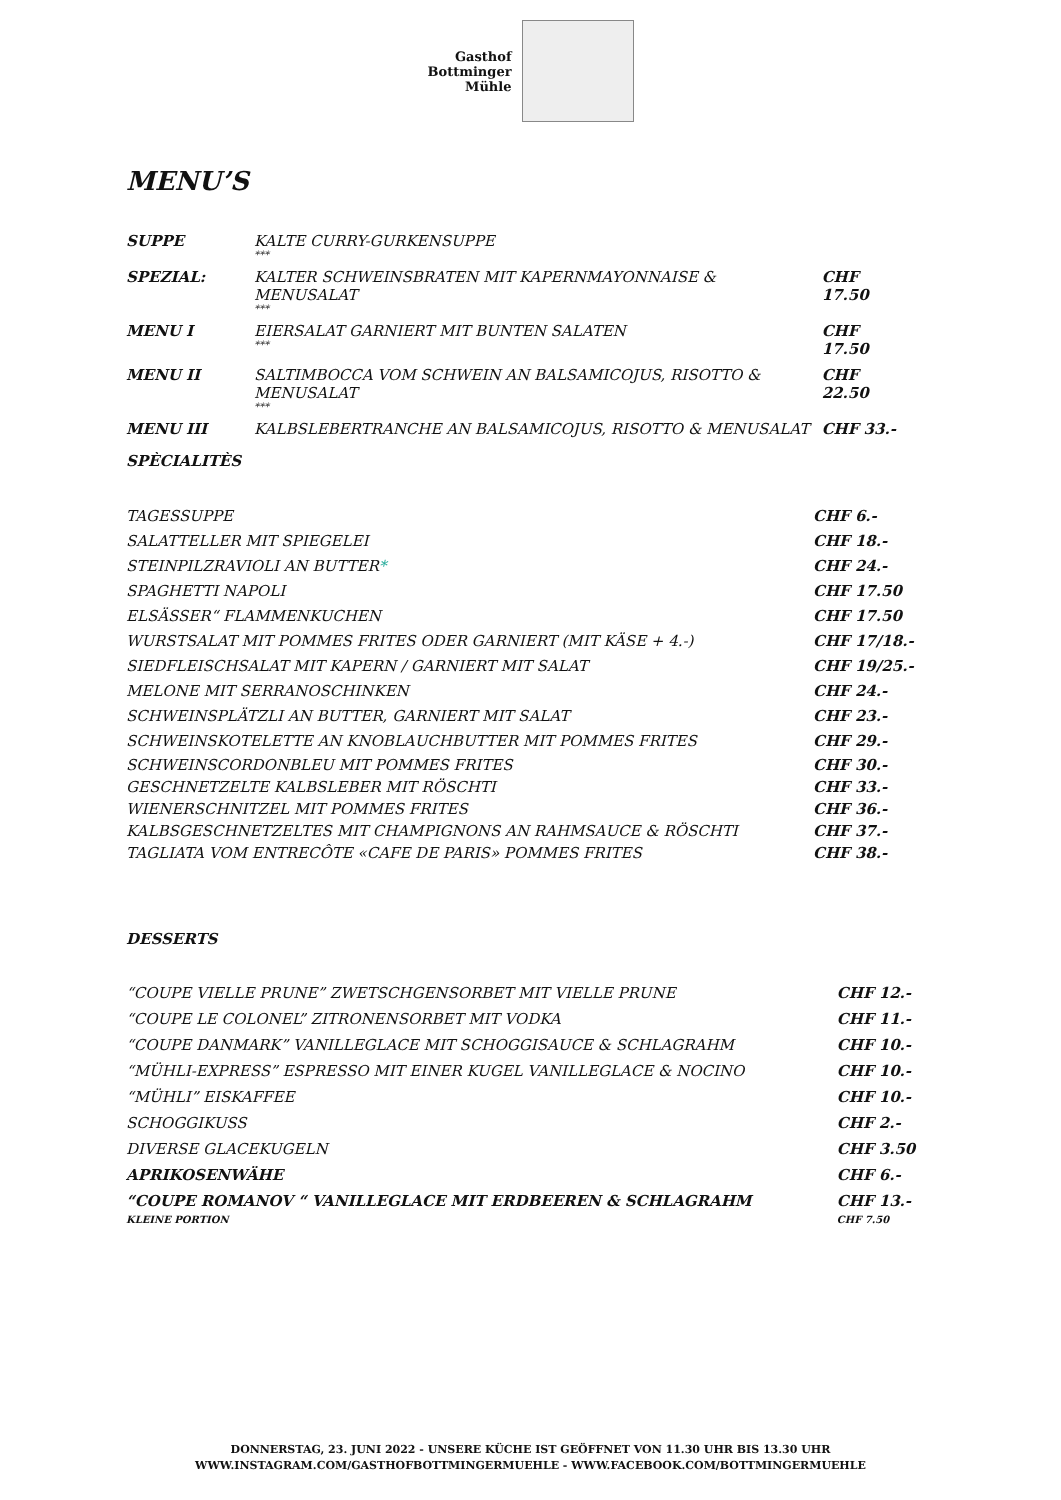Gasthof
Bottminger
Mühle
MENU’S
| SUPPE | KALTE CURRY-GURKENSUPPE *** | |
| SPEZIAL: | KALTER SCHWEINSBRATEN MIT KAPERNMAYONNAISE & MENUSALAT *** | CHF 17.50 |
| MENU I | EIERSALAT GARNIERT MIT BUNTEN SALATEN *** | CHF 17.50 |
| MENU II | SALTIMBOCCA VOM SCHWEIN AN BALSAMICOJUS, RISOTTO & MENUSALAT *** | CHF 22.50 |
| MENU III | KALBSLEBERTRANCHE AN BALSAMICOJUS, RISOTTO & MENUSALAT | CHF 33.- |
SPÈCIALITÈS
| TAGESSUPPE | CHF 6.- |
| SALATTELLER MIT SPIEGELEI | CHF 18.- |
| STEINPILZRAVIOLI AN BUTTER * | CHF 24.- |
| SPAGHETTI NAPOLI | CHF 17.50 |
| ELSÄSSER“ FLAMMENKUCHEN | CHF 17.50 |
| WURSTSALAT MIT POMMES FRITES ODER GARNIERT (MIT KÄSE + 4.-) | CHF 17/18.- |
| SIEDFLEISCHSALAT MIT KAPERN / GARNIERT MIT SALAT | CHF 19/25.- |
| MELONE MIT SERRANOSCHINKEN | CHF 24.- |
| SCHWEINSPLÄTZLI AN BUTTER, GARNIERT MIT SALAT | CHF 23.- |
| SCHWEINSKOTELETTE AN KNOBLAUCHBUTTER MIT POMMES FRITES | CHF 29.- |
| SCHWEINSCORDONBLEU MIT POMMES FRITES | CHF 30.- |
| GESCHNETZELTE KALBSLEBER MIT RÖSCHTI | CHF 33.- |
| WIENERSCHNITZEL MIT POMMES FRITES | CHF 36.- |
| KALBSGESCHNETZELTES MIT CHAMPIGNONS AN RAHMSAUCE & RÖSCHTI | CHF 37.- |
| TAGLIATA VOM ENTRECÔTE «CAFE DE PARIS» POMMES FRITES | CHF 38.- |
DESSERTS
| “COUPE VIELLE PRUNE” ZWETSCHGENSORBET MIT VIELLE PRUNE | CHF 12.- |
| “COUPE LE COLONEL” ZITRONENSORBET MIT VODKA | CHF 11.- |
| “COUPE DANMARK” VANILLEGLACE MIT SCHOGGISAUCE & SCHLAGRAHM | CHF 10.- |
| “MÜHLI-EXPRESS” ESPRESSO MIT EINER KUGEL VANILLEGLACE & NOCINO | CHF 10.- |
| “MÜHLI” EISKAFFEE | CHF 10.- |
| SCHOGGIKUSS | CHF 2.- |
| DIVERSE GLACEKUGELN | CHF 3.50 |
| APRIKOSENWÄHE | CHF 6.- |
| “COUPE ROMANOV “ VANILLEGLACE MIT ERDBEEREN & SCHLAGRAHM | CHF 13.- |
| KLEINE PORTION | CHF 7.50 |
DONNERSTAG, 23. JUNI 2022 - UNSERE KÜCHE IST GEÖFFNET VON 11.30 UHR BIS 13.30 UHR
WWW.INSTAGRAM.COM/GASTHOFBOTTMINGERMUEHLE - WWW.FACEBOOK.COM/BOTTMINGERMUEHLE